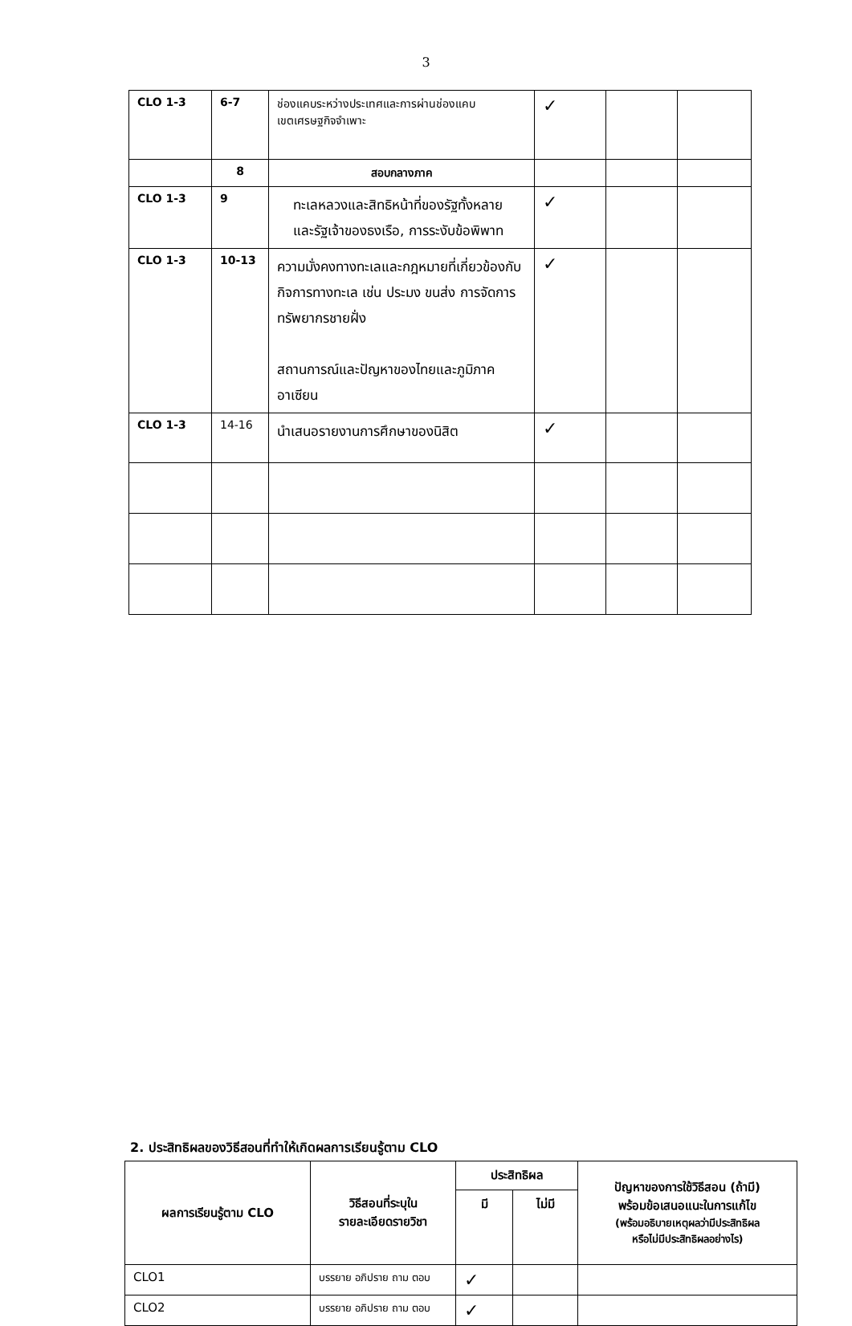3
| CLO 1-3 | 6-7 | ช่องแคบระหว่างประเทศและการผ่านช่องแคบ เขตเศรษฐกิจจำเพาะ | ✓ | | |
| | 8 | สอบกลางภาค | | | |
| CLO 1-3 | 9 | ทะเลหลวงและสิทธิหน้าที่ของรัฐทั้งหลาย และรัฐเจ้าของธงเรือ, การระงับข้อพิพาท | ✓ | | |
| CLO 1-3 | 10-13 | ความมั่งคงทางทะเลและกฎหมายที่เกี่ยวข้องกับกิจการทางทะเล เช่น ประมง ขนส่ง การจัดการทรัพยากรชายฝั่ง สถานการณ์และปัญหาของไทยและภูมิภาคอาเซียน | ✓ | | |
| CLO 1-3 | 14-16 | นำเสนอรายงานการศึกษาของนิสิต | ✓ | | |
2. ประสิทธิผลของวิธีสอนที่ทำให้เกิดผลการเรียนรู้ตาม CLO
| ผลการเรียนรู้ตาม CLO | วิธีสอนที่ระบุใน รายละเอียดรายวิชา | ประสิทธิผล | | ปัญหาของการใช้วิธีสอน (ถ้ามี) พร้อมข้อเสนอแนะในการแก้ไข (พร้อมอธิบายเหตุผลว่ามีประสิทธิผล หรือไม่มีประสิทธิผลอย่างไร) |
| --- | --- | --- | --- | --- |
| | | มี | ไม่มี | |
| CLO1 | บรรยาย อภิปราย ถาม ตอบ | ✓ | | |
| CLO2 | บรรยาย อภิปราย ถาม ตอบ | ✓ | | |